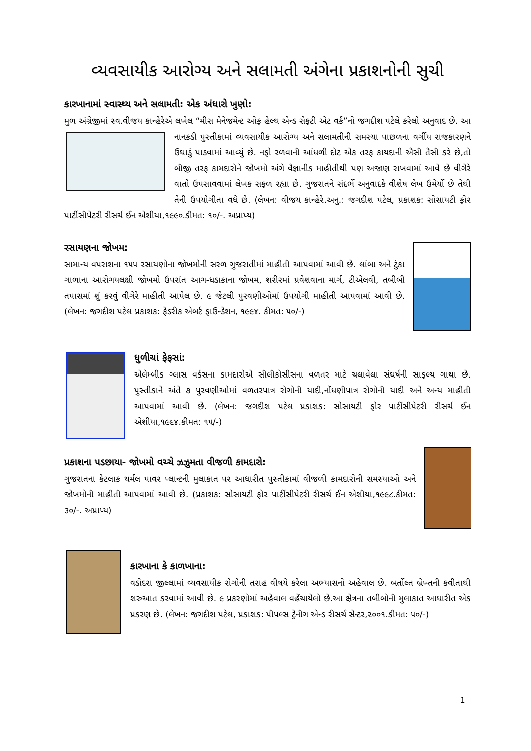વ્યવસાયીક આરોગ્ય અને સલામતી અંગેના પ્રકાશનોની સુચી
કારખાનામાં સ્વાસ્થ્ય અને સલામતી: એક અંધારો ખુણો:
મુળ અંગ્રેજીમાં સ્વ.વીજય કાન્હેરેએ લખેલ “મીસ મેનેજમેન્ટ ઓફ હેલ્થ એન્ડ સેફટી એટ વર્ક”નો જગદીશ પટેલે કરેલો અનુવાદ છે. આ નાનકડી પુસ્તીકામાં વ્યવસાયીક આરોગ્ય અને સલામતીની સમસ્યા પાછળના વર્ગીય રાજકારણને ઉઘાડું પાડવામાં આવ્યું છે. નફો રળવાની આંધળી દોટ એક તરફ કાયદાની ઐસી તૈસી કરે છે,તો બીજી તરફ કામદારોને જોખમો અંગે વૈજ્ઞાનીક માહીતીથી પણ અજાણ રાખવામાં આવે છે વીગેરે વાતો ઉપસાવવામાં લેખક સફળ રહ્યા છે. ગુજરાતને સંદર્ભે અનુવાદકે વીશેષ લેખ ઉમેર્યો છે તેથી તેની ઉપયોગીતા વધે છે. (લેખન: વીજય કાન્હેરે.અનુ.: જગદીશ પટેલ, પ્રકાશક: સોસાયટી ફોર પાર્ટીસીપેટરી રીસર્ચ ઈન એશીયા,૧૯૯૦.કીમત: ૧૦/-. અપ્રાપ્ય)
રસાયણના જોખમ:
સામાન્ય વપરાશના ૧૫૫ રસાયણોના જોખમોની સરળ ગુજરાતીમાં માહીતી આપવામાં આવી છે. લાંબા અને ટુંકા ગાળાના આરોગયલક્ષી જોખમો ઉપરાંત આગ-ધડાકાના જોખમ, શરીરમાં પ્રવેશવાના માર્ગ, ટીએલવી, તબીબી તપાસમાં શું કરવું વીગેરે માહીતી આપેલ છે. ૯ જેટલી પુરવણીઓમાં ઉપયોગી માહીતી આપવામાં આવી છે. (લેખન: જગદીશ પટેલ પ્રકાશક: ફેડરીક એબર્ટ ફાઉન્ડેશન, ૧૯૯૪. કીમત: ૫૦/-)
ધુળીચાં ફેફસાં:
એલેમ્બીક ગ્લાસ વર્કસના કામદારોએ સીલીકોસીસના વળતર માટે ચલાવેલા સંઘર્ષની સાફલ્ય ગાથા છે. પુસ્તીકાને અંતે ૭ પુરવણીઓમાં વળતરપાત્ર રોગોની યાદી,નોંધણીપાત્ર રોગોની યાદી અને અન્ય માહીતી આપવામાં આવી છે. (લેખન: જગદીશ પટેલ પ્રકાશક: સોસાયટી ફોર પાર્ટીસીપેટરી રીસર્ચ ઈન એશીયા,૧૯૯૪.કીમત: ૧૫/-)
પ્રકાશના પડછાયા- જોખમો વચ્ચે ઝઝુમતા વીજળી કામદારો:
ગુજરાતના કેટલાક થર્મલ પાવર પ્લાન્ટની મુલાકાત પર આધારીત પુસ્તીકામાં વીજળી કામદારોની સમસ્યાઓ અને જોખમોની માહીતી આપવામાં આવી છે. (પ્રકાશક: સોસાયટી ફોર પાર્ટીસીપેટરી રીસર્ચ ઈન એશીયા,૧૯૯૮.કીમત: ૩૦/-. અપ્રાપ્ય)
કારખાના કે કાળખાના:
વડોદરા જીલ્લામાં વ્યવસાયીક રોગોની તરાહ વીષયે કરેલા અભ્યાસનો અહેવાલ છે. બર્તોલ્ત બ્રેખ્તની કવીતાથી શરુઆત કરવામાં આવી છે. ૯ પ્રકરણોમાં અહેવાલ વહેંચાયેલો છે.આ ક્ષેત્રના તબીબોની મુલાકાત આધારીત એક પ્રકરણ છે. (લેખન: જગદીશ પટેલ, પ્રકાશક: પીપલ્સ ટ્રેનીગ એન્ડ રીસર્ચ સેન્ટર,૨૦૦૧.કીમત: ૫૦/-)
1